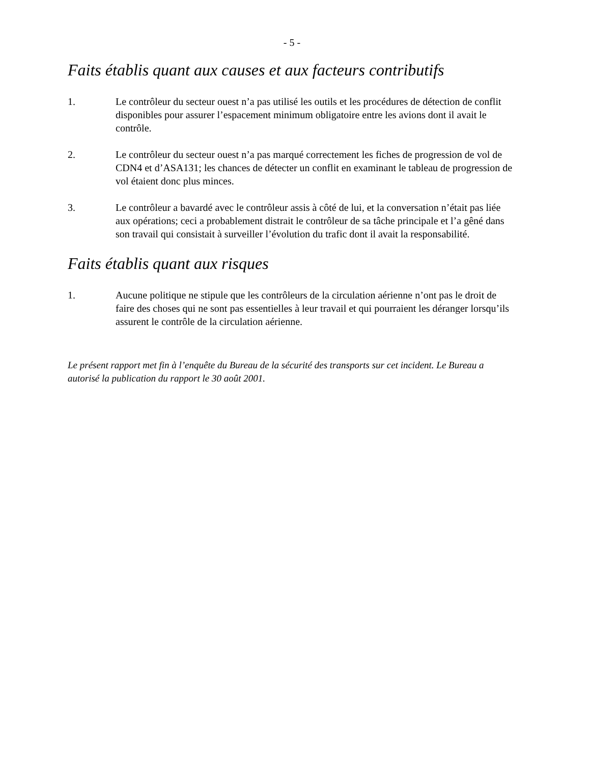- 5 -
Faits établis quant aux causes et aux facteurs contributifs
1. Le contrôleur du secteur ouest n’a pas utilisé les outils et les procédures de détection de conflit disponibles pour assurer l’espacement minimum obligatoire entre les avions dont il avait le contrôle.
2. Le contrôleur du secteur ouest n’a pas marqué correctement les fiches de progression de vol de CDN4 et d’ASA131; les chances de détecter un conflit en examinant le tableau de progression de vol étaient donc plus minces.
3. Le contrôleur a bavardé avec le contrôleur assis à côté de lui, et la conversation n’était pas liée aux opérations; ceci a probablement distrait le contrôleur de sa tâche principale et l’a gêné dans son travail qui consistait à surveiller l’évolution du trafic dont il avait la responsabilité.
Faits établis quant aux risques
1. Aucune politique ne stipule que les contrôleurs de la circulation aérienne n’ont pas le droit de faire des choses qui ne sont pas essentielles à leur travail et qui pourraient les déranger lorsqu’ils assurent le contrôle de la circulation aérienne.
Le présent rapport met fin à l’enquête du Bureau de la sécurité des transports sur cet incident. Le Bureau a autorisé la publication du rapport le 30 août 2001.